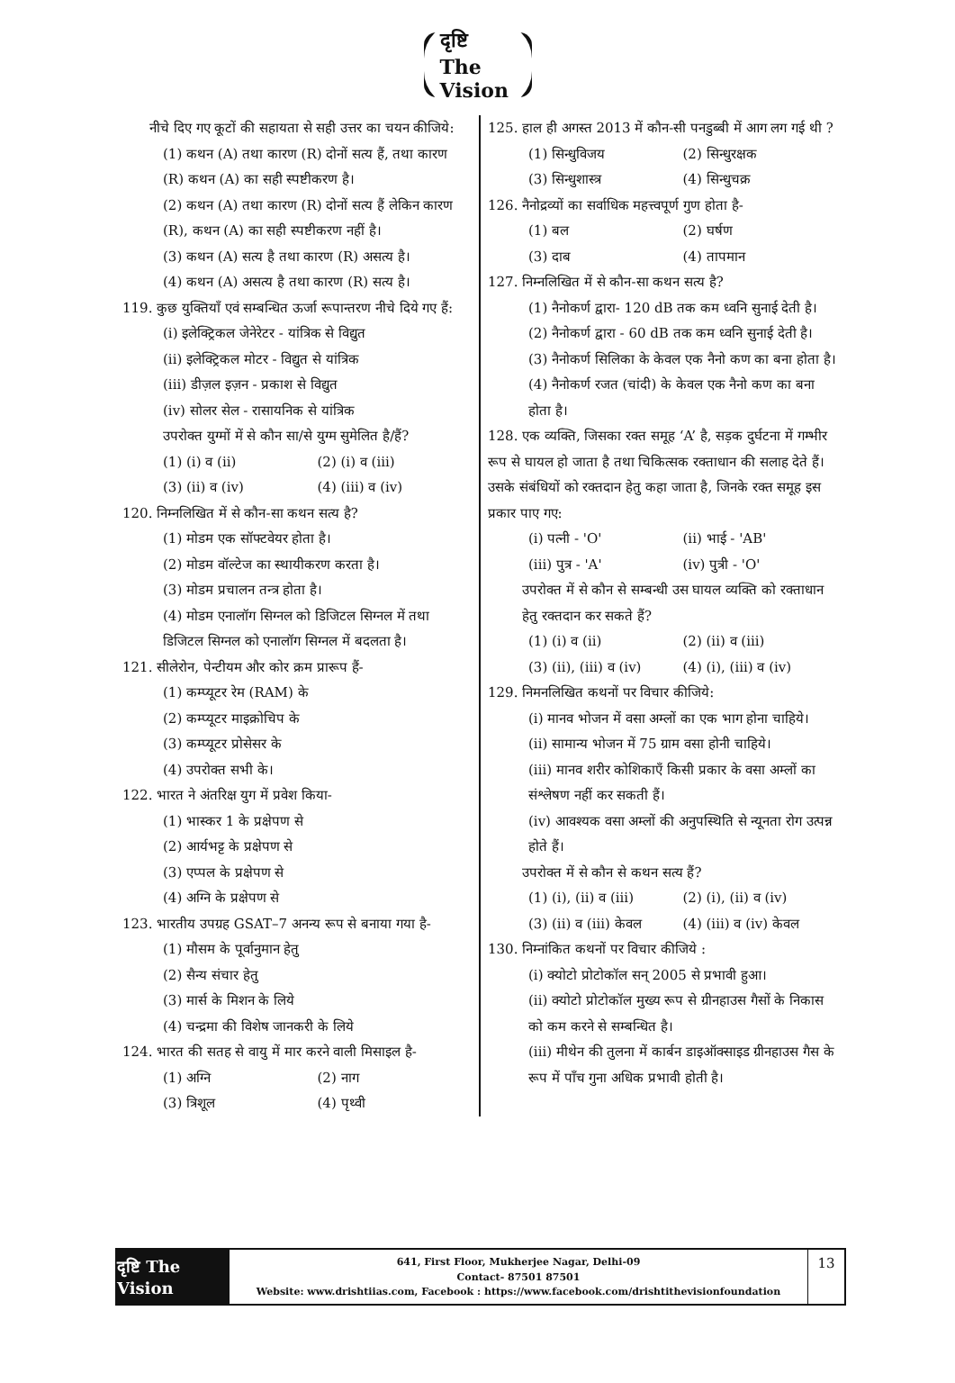दृष्टि The Vision
नीचे दिए गए कूटों की सहायता से सही उत्तर का चयन कीजिये:
(1) कथन (A) तथा कारण (R) दोनों सत्य हैं, तथा कारण (R) कथन (A) का सही स्पष्टीकरण है।
(2) कथन (A) तथा कारण (R) दोनों सत्य हैं लेकिन कारण (R), कथन (A) का सही स्पष्टीकरण नहीं है।
(3) कथन (A) सत्य है तथा कारण (R) असत्य है।
(4) कथन (A) असत्य है तथा कारण (R) सत्य है।
119. कुछ युक्तियाँ एवं सम्बन्धित ऊर्जा रूपान्तरण नीचे दिये गए हैं:
(i) इलेक्ट्रिकल जेनेरेटर - यांत्रिक से विद्युत
(ii) इलेक्ट्रिकल मोटर - विद्युत से यांत्रिक
(iii) डीज़ल इज़न - प्रकाश से विद्युत
(iv) सोलर सेल - रासायनिक से यांत्रिक
उपरोक्त युग्मों में से कौन सा/से युग्म सुमेलित है/हैं?
(1) (i) व (ii) (2) (i) व (iii) (3) (ii) व (iv) (4) (iii) व (iv)
120. निम्नलिखित में से कौन-सा कथन सत्य है?
(1) मोडम एक सॉफ्टवेयर होता है।
(2) मोडम वॉल्टेज का स्थायीकरण करता है।
(3) मोडम प्रचालन तन्त्र होता है।
(4) मोडम एनालॉग सिग्नल को डिजिटल सिग्नल में तथा डिजिटल सिग्नल को एनालॉग सिग्नल में बदलता है।
121. सीलेरोन, पेन्टीयम और कोर क्रम प्रारूप हैं-
(1) कम्प्यूटर रेम (RAM) के
(2) कम्प्यूटर माइक्रोचिप के
(3) कम्प्यूटर प्रोसेसर के
(4) उपरोक्त सभी के।
122. भारत ने अंतरिक्ष युग में प्रवेश किया-
(1) भास्कर 1 के प्रक्षेपण से
(2) आर्यभट्ट के प्रक्षेपण से
(3) एप्पल के प्रक्षेपण से
(4) अग्नि के प्रक्षेपण से
123. भारतीय उपग्रह GSAT–7 अनन्य रूप से बनाया गया है-
(1) मौसम के पूर्वानुमान हेतु
(2) सैन्य संचार हेतु
(3) मार्स के मिशन के लिये
(4) चन्द्रमा की विशेष जानकरी के लिये
124. भारत की सतह से वायु में मार करने वाली मिसाइल है-
(1) अग्नि (2) नाग (3) त्रिशूल (4) पृथ्वी
125. हाल ही अगस्त 2013 में कौन-सी पनडुब्बी में आग लग गई थी ?
(1) सिन्धुविजय (2) सिन्धुरक्षक (3) सिन्धुशास्त्र (4) सिन्धुचक्र
126. नैनोद्रव्यों का सर्वाधिक महत्त्वपूर्ण गुण होता है-
(1) बल (2) घर्षण (3) दाब (4) तापमान
127. निम्नलिखित में से कौन-सा कथन सत्य है?
(1) नैनोकर्ण द्वारा- 120 dB तक कम ध्वनि सुनाई देती है।
(2) नैनोकर्ण द्वारा - 60 dB तक कम ध्वनि सुनाई देती है।
(3) नैनोकर्ण सिलिका के केवल एक नैनो कण का बना होता है।
(4) नैनोकर्ण रजत (चांदी) के केवल एक नैनो कण का बना होता है।
128. एक व्यक्ति, जिसका रक्त समूह ‘A’ है, सड़क दुर्घटना में गम्भीर रूप से घायल हो जाता है तथा चिकित्सक रक्ताधान की सलाह देते हैं। उसके संबंधियों को रक्तदान हेतु कहा जाता है, जिनके रक्त समूह इस प्रकार पाए गए:
(i) पत्नी - 'O' (ii) भाई - 'AB' (iii) पुत्र - 'A' (iv) पुत्री - 'O'
उपरोक्त में से कौन से सम्बन्धी उस घायल व्यक्ति को रक्ताधान हेतु रक्तदान कर सकते हैं?
(1) (i) व (ii) (2) (ii) व (iii) (3) (ii), (iii) व (iv) (4) (i), (iii) व (iv)
129. निमनलिखित कथनों पर विचार कीजिये:
(i) मानव भोजन में वसा अम्लों का एक भाग होना चाहिये।
(ii) सामान्य भोजन में 75 ग्राम वसा होनी चाहिये।
(iii) मानव शरीर कोशिकाएँ किसी प्रकार के वसा अम्लों का संश्लेषण नहीं कर सकती हैं।
(iv) आवश्यक वसा अम्लों की अनुपस्थिति से न्यूनता रोग उत्पन्न होते हैं।
उपरोक्त में से कौन से कथन सत्य हैं?
(1) (i), (ii) व (iii) (2) (i), (ii) व (iv) (3) (ii) व (iii) केवल (4) (iii) व (iv) केवल
130. निम्नांकित कथनों पर विचार कीजिये :
(i) क्योटो प्रोटोकॉल सन् 2005 से प्रभावी हुआ।
(ii) क्योटो प्रोटोकॉल मुख्य रूप से ग्रीनहाउस गैसों के निकास को कम करने से सम्बन्धित है।
(iii) मीथेन की तुलना में कार्बन डाइऑक्साइड ग्रीनहाउस गैस के रूप में पाँच गुना अधिक प्रभावी होती है।
दृष्टि The Vision
641, First Floor, Mukherjee Nagar, Delhi-09
Contact- 87501 87501
Website: www.drishtiias.com, Facebook : https://www.facebook.com/drishtithevisionfoundation
13